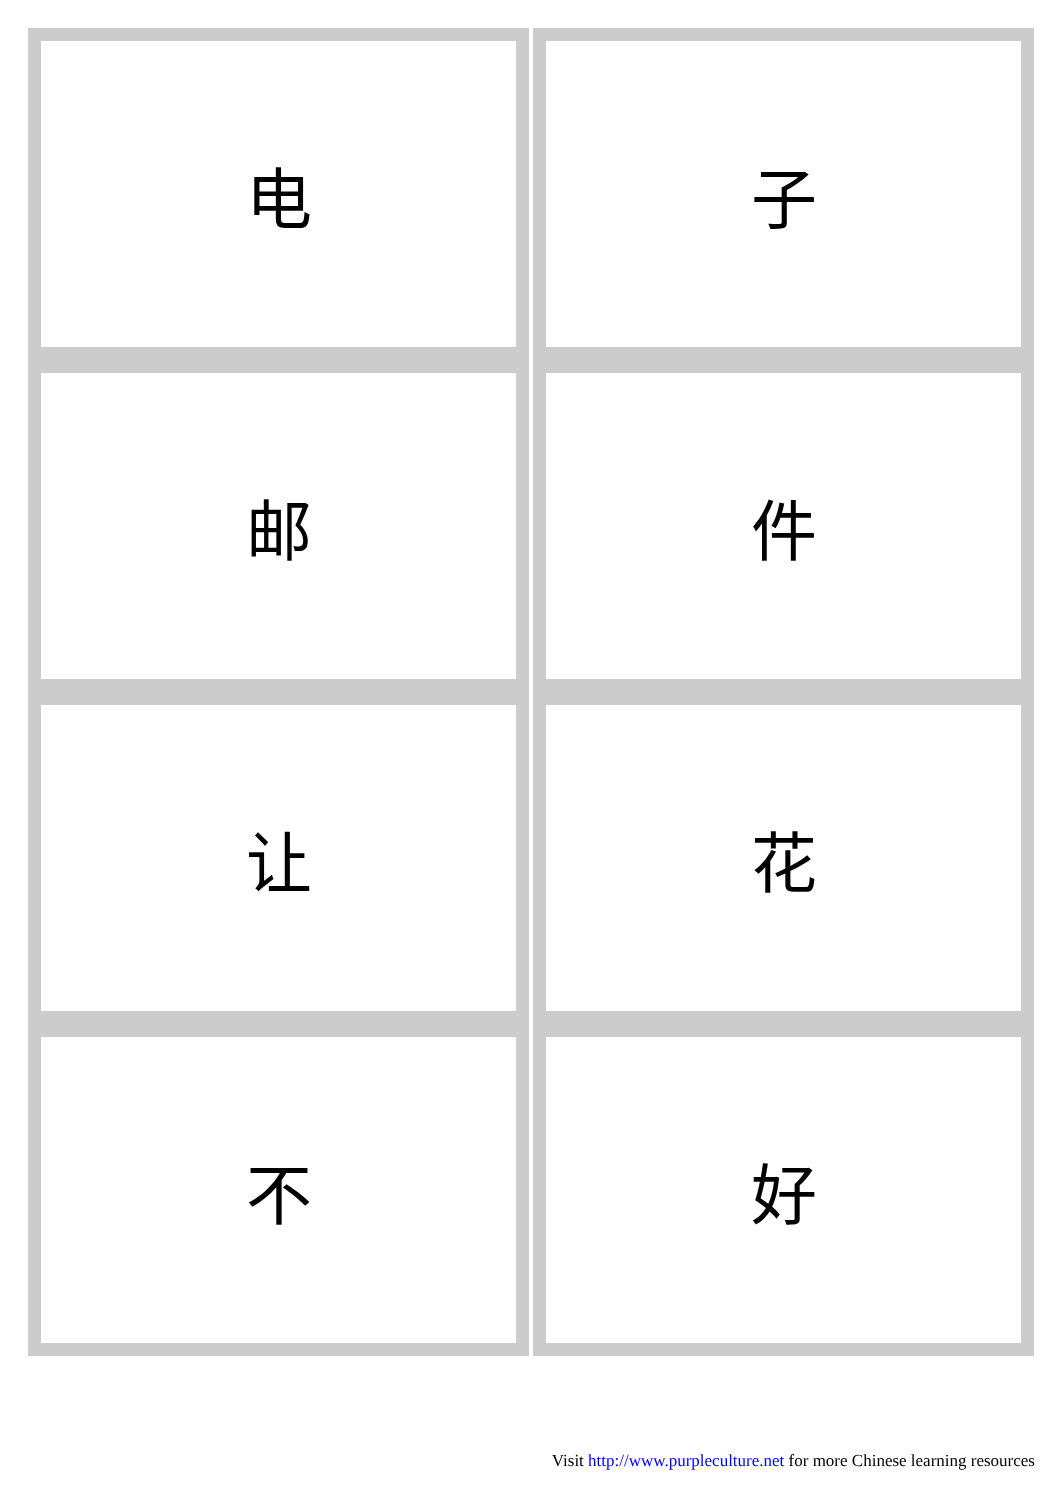| 电 | 子 |
| 邮 | 件 |
| 让 | 花 |
| 不 | 好 |
Visit http://www.purpleculture.net for more Chinese learning resources